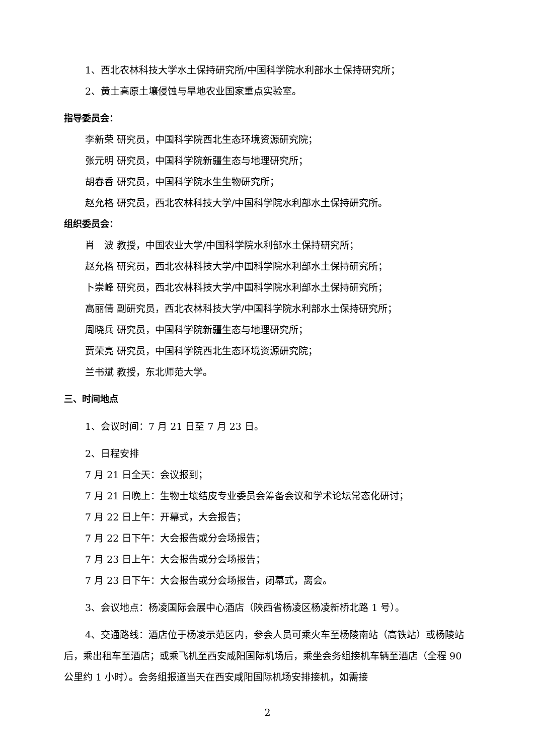1、西北农林科技大学水土保持研究所/中国科学院水利部水土保持研究所；
2、黄土高原土壤侵蚀与旱地农业国家重点实验室。
指导委员会：
李新荣 研究员，中国科学院西北生态环境资源研究院；
张元明 研究员，中国科学院新疆生态与地理研究所；
胡春香 研究员，中国科学院水生生物研究所；
赵允格 研究员，西北农林科技大学/中国科学院水利部水土保持研究所。
组织委员会：
肖　波 教授，中国农业大学/中国科学院水利部水土保持研究所；
赵允格 研究员，西北农林科技大学/中国科学院水利部水土保持研究所；
卜崇峰 研究员，西北农林科技大学/中国科学院水利部水土保持研究所；
高丽倩 副研究员，西北农林科技大学/中国科学院水利部水土保持研究所；
周晓兵 研究员，中国科学院新疆生态与地理研究所；
贾荣亮 研究员，中国科学院西北生态环境资源研究院；
兰书斌 教授，东北师范大学。
三、时间地点
1、会议时间：7 月 21 日至 7 月 23 日。
2、日程安排
7 月 21 日全天：会议报到；
7 月 21 日晚上：生物土壤结皮专业委员会筹备会议和学术论坛常态化研讨；
7 月 22 日上午：开幕式，大会报告；
7 月 22 日下午：大会报告或分会场报告；
7 月 23 日上午：大会报告或分会场报告；
7 月 23 日下午：大会报告或分会场报告，闭幕式，离会。
3、会议地点：杨凌国际会展中心酒店（陕西省杨凌区杨凌新桥北路 1 号）。
4、交通路线：酒店位于杨凌示范区内，参会人员可乘火车至杨陵南站（高铁站）或杨陵站后，乘出租车至酒店；或乘飞机至西安咸阳国际机场后，乘坐会务组接机车辆至酒店（全程 90 公里约 1 小时）。会务组报道当天在西安咸阳国际机场安排接机，如需接
2